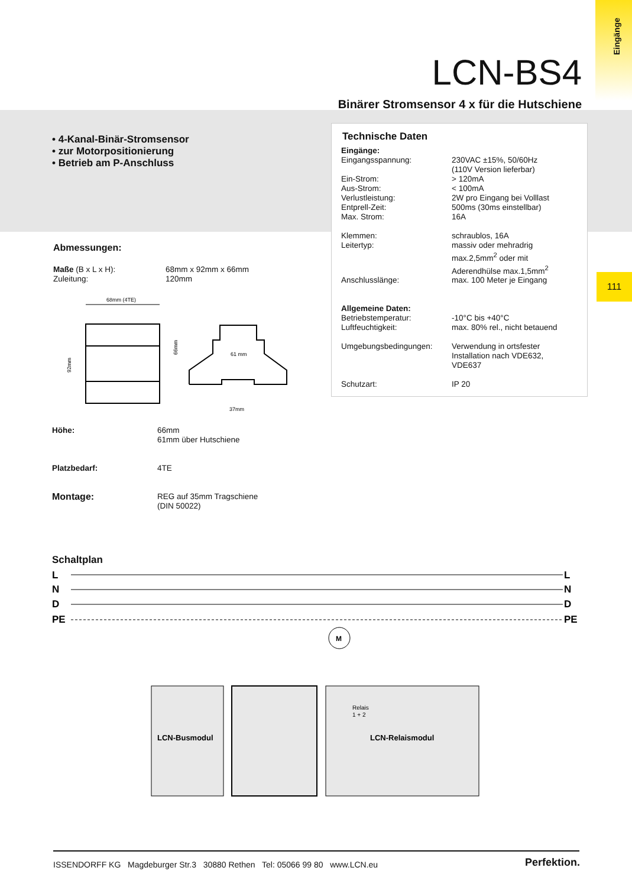Eingänge
111
LCN-BS4
Binärer Stromsensor 4 x für die Hutschiene
• 4-Kanal-Binär-Stromsensor
• zur Motorpositionierung
• Betrieb am P-Anschluss
Technische Daten
| Eingänge: | |
| Eingangsspannung: | 230VAC ±15%, 50/60Hz (110V Version lieferbar) |
| Ein-Strom: | > 120mA |
| Aus-Strom: | < 100mA |
| Verlustleistung: | 2W pro Eingang bei Volllast |
| Entprell-Zeit: | 500ms (30ms einstellbar) |
| Max. Strom: | 16A |
| Klemmen: | schraublos, 16A |
| Leitertyp: | massiv oder mehradrig max.2,5mm<sup>2</sup> oder mit Aderendhülse max.1,5mm<sup>2</sup> |
| Anschlusslänge: | max. 100 Meter je Eingang |
| Allgemeine Daten: | |
| Betriebstemperatur: | -10°C bis +40°C |
| Luftfeuchtigkeit: | max. 80% rel., nicht betauend |
| Umgebungsbedingungen: | Verwendung in ortsfester Installation nach VDE632, VDE637 |
| Schutzart: | IP 20 |
Abmessungen:
| Maße (B x L x H): | 68mm x 92mm x 66mm |
| Zuleitung: | 120mm |
68mm (4TE)
92mm
66mm
61 mm
37mm
| Höhe: | 66mm 61mm über Hutschiene |
| Platzbedarf: | 4TE |
| Montage: | REG auf 35mm Tragschiene (DIN 50022) |
Schaltplan
L
N
D
PE
L
N
D
PE
M
LCN-Busmodul
LCN-Relaismodul
Relais
1 + 2
ISSENDORFF KG Magdeburger Str.3 30880 Rethen Tel: 05066 99 80 www.LCN.eu
Perfektion.